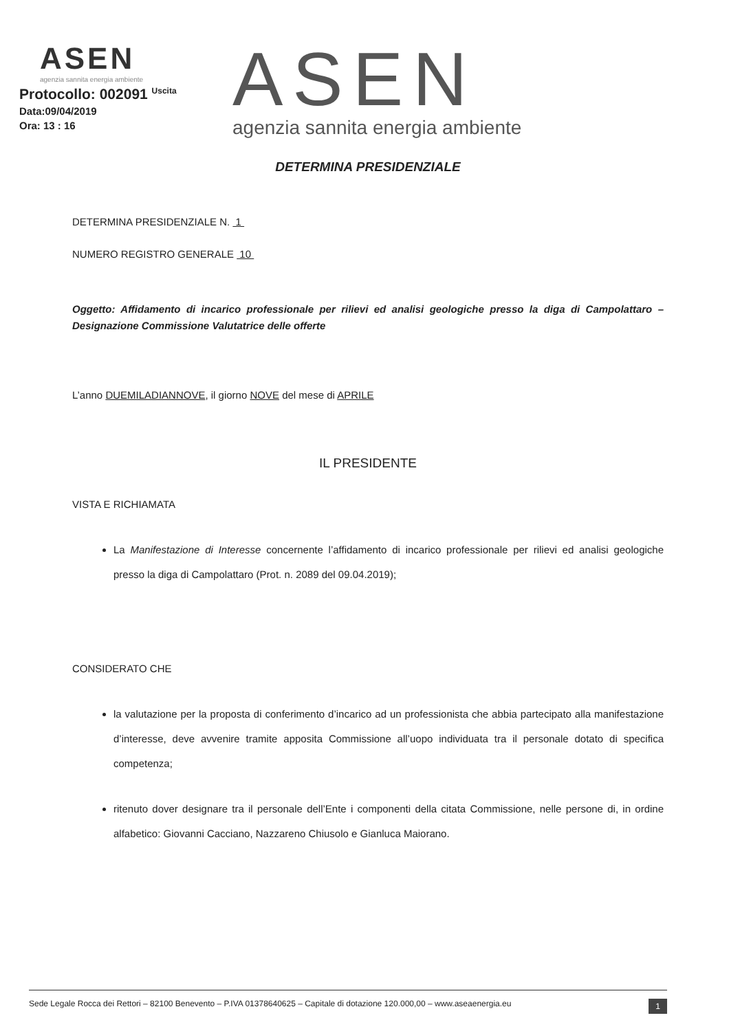ASEN
agenzia sannita energia ambiente
Protocollo: 002091 <sup>Uscita</sup>
Data:09/04/2019
Ora: 13 : 16
ASEN
agenzia sannita energia ambiente
DETERMINA PRESIDENZIALE
DETERMINA PRESIDENZIALE N. 1
NUMERO REGISTRO GENERALE 10
Oggetto: Affidamento di incarico professionale per rilievi ed analisi geologiche presso la diga di Campolattaro – Designazione Commissione Valutatrice delle offerte
L’anno DUEMILADIANNOVE, il giorno NOVE del mese di APRILE
IL PRESIDENTE
VISTA E RICHIAMATA
La Manifestazione di Interesse concernente l’affidamento di incarico professionale per rilievi ed analisi geologiche presso la diga di Campolattaro (Prot. n. 2089 del 09.04.2019);
CONSIDERATO CHE
la valutazione per la proposta di conferimento d’incarico ad un professionista che abbia partecipato alla manifestazione d’interesse, deve avvenire tramite apposita Commissione all’uopo individuata tra il personale dotato di specifica competenza;
ritenuto dover designare tra il personale dell’Ente i componenti della citata Commissione, nelle persone di, in ordine alfabetico: Giovanni Cacciano, Nazzareno Chiusolo e Gianluca Maiorano.
Sede Legale Rocca dei Rettori – 82100 Benevento – P.IVA 01378640625 – Capitale di dotazione 120.000,00 – www.aseaenergia.eu 1